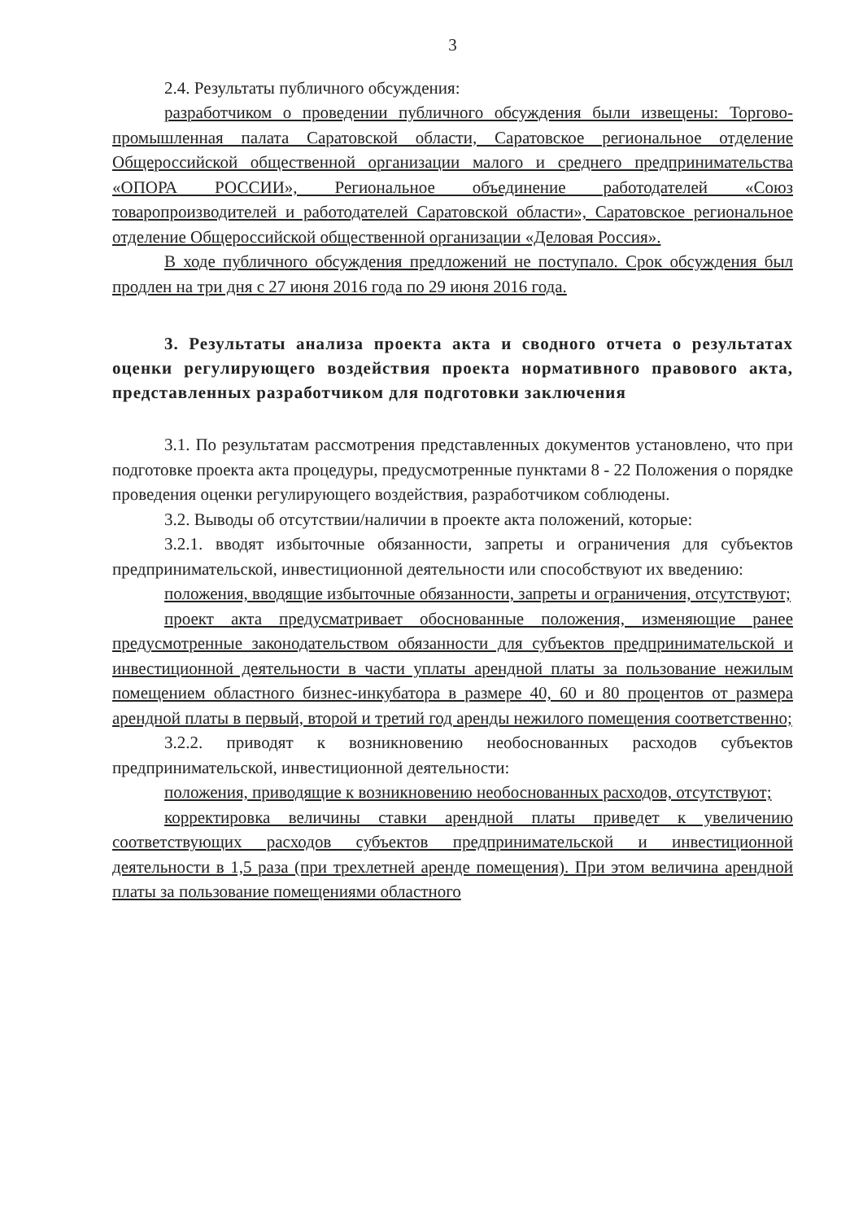3
2.4. Результаты публичного обсуждения:
разработчиком о проведении публичного обсуждения были извещены: Торгово-промышленная палата Саратовской области, Саратовское региональное отделение Общероссийской общественной организации малого и среднего предпринимательства «ОПОРА РОССИИ», Региональное объединение работодателей «Союз товаропроизводителей и работодателей Саратовской области», Саратовское региональное отделение Общероссийской общественной организации «Деловая Россия».
В ходе публичного обсуждения предложений не поступало. Срок обсуждения был продлен на три дня с 27 июня 2016 года по 29 июня 2016 года.
3. Результаты анализа проекта акта и сводного отчета о результатах оценки регулирующего воздействия проекта нормативного правового акта, представленных разработчиком для подготовки заключения
3.1. По результатам рассмотрения представленных документов установлено, что при подготовке проекта акта процедуры, предусмотренные пунктами 8 - 22 Положения о порядке проведения оценки регулирующего воздействия, разработчиком соблюдены.
3.2. Выводы об отсутствии/наличии в проекте акта положений, которые:
3.2.1. вводят избыточные обязанности, запреты и ограничения для субъектов предпринимательской, инвестиционной деятельности или способствуют их введению:
положения, вводящие избыточные обязанности, запреты и ограничения, отсутствуют;
проект акта предусматривает обоснованные положения, изменяющие ранее предусмотренные законодательством обязанности для субъектов предпринимательской и инвестиционной деятельности в части уплаты арендной платы за пользование нежилым помещением областного бизнес-инкубатора в размере 40, 60 и 80 процентов от размера арендной платы в первый, второй и третий год аренды нежилого помещения соответственно;
3.2.2. приводят к возникновению необоснованных расходов субъектов предпринимательской, инвестиционной деятельности:
положения, приводящие к возникновению необоснованных расходов, отсутствуют;
корректировка величины ставки арендной платы приведет к увеличению соответствующих расходов субъектов предпринимательской и инвестиционной деятельности в 1,5 раза (при трехлетней аренде помещения). При этом величина арендной платы за пользование помещениями областного